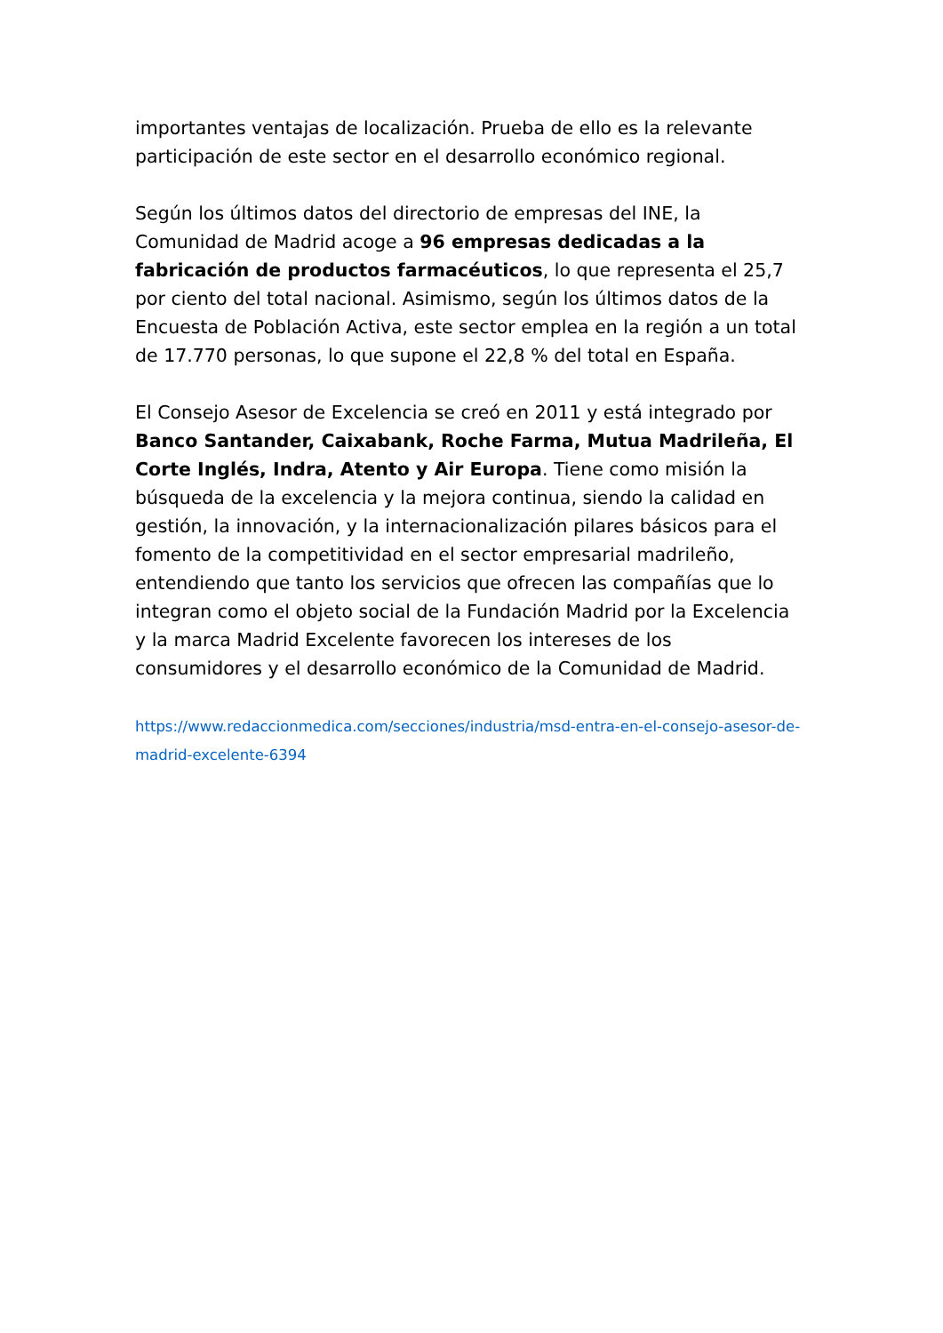importantes ventajas de localización. Prueba de ello es la relevante participación de este sector en el desarrollo económico regional.
Según los últimos datos del directorio de empresas del INE, la Comunidad de Madrid acoge a 96 empresas dedicadas a la fabricación de productos farmacéuticos, lo que representa el 25,7 por ciento del total nacional. Asimismo, según los últimos datos de la Encuesta de Población Activa, este sector emplea en la región a un total de 17.770 personas, lo que supone el 22,8 % del total en España.
El Consejo Asesor de Excelencia se creó en 2011 y está integrado por Banco Santander, Caixabank, Roche Farma, Mutua Madrileña, El Corte Inglés, Indra, Atento y Air Europa. Tiene como misión la búsqueda de la excelencia y la mejora continua, siendo la calidad en gestión, la innovación, y la internacionalización pilares básicos para el fomento de la competitividad en el sector empresarial madrileño, entendiendo que tanto los servicios que ofrecen las compañías que lo integran como el objeto social de la Fundación Madrid por la Excelencia y la marca Madrid Excelente favorecen los intereses de los consumidores y el desarrollo económico de la Comunidad de Madrid.
https://www.redaccionmedica.com/secciones/industria/msd-entra-en-el-consejo-asesor-de-madrid-excelente-6394